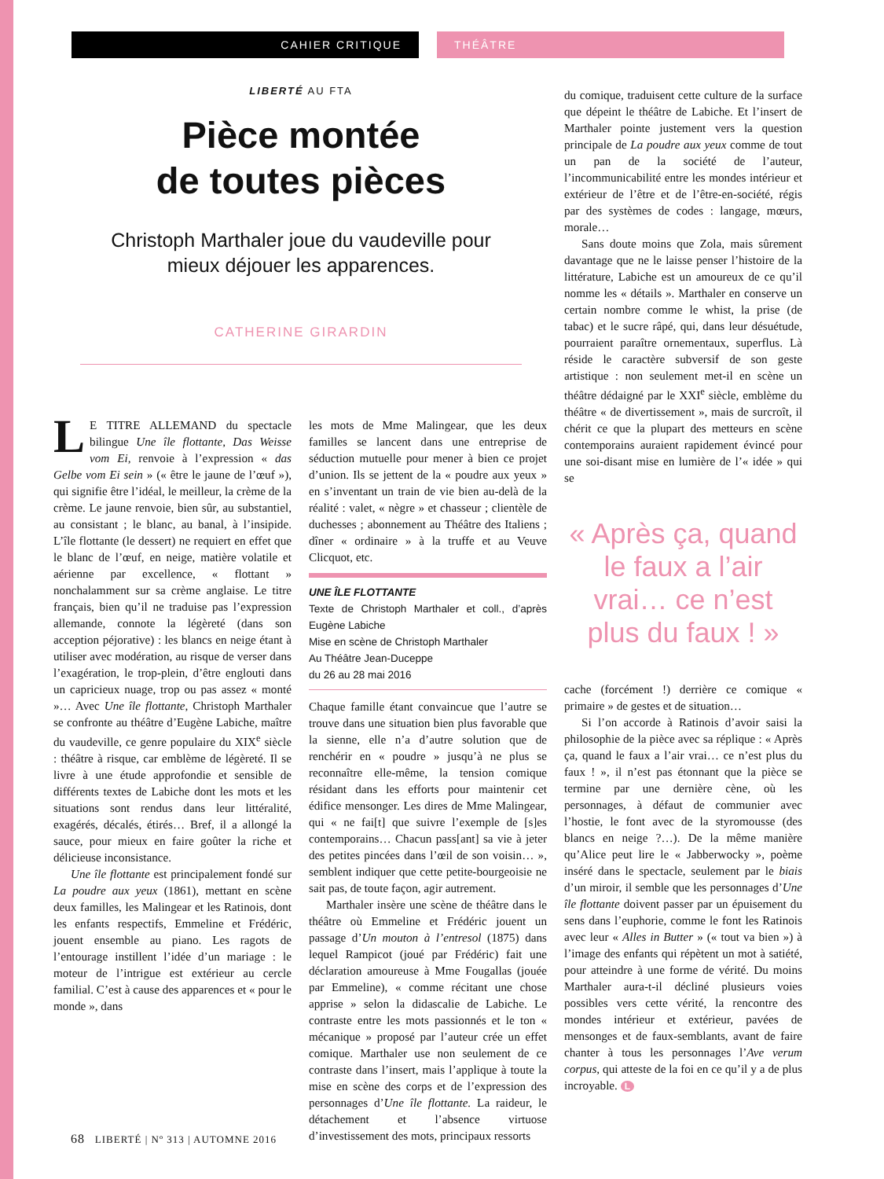CAHIER CRITIQUE THÉÂTRE
LIBERTÉ AU FTA
Pièce montée
de toutes pièces
Christoph Marthaler joue du vaudeville pour
mieux déjouer les apparences.
CATHERINE GIRARDIN
LE TITRE ALLEMAND du spectacle bilingue Une île flottante, Das Weisse vom Ei, renvoie à l’expression « das Gelbe vom Ei sein » (« être le jaune de l’œuf »), qui signifie être l’idéal, le meilleur, la crème de la crème. Le jaune renvoie, bien sûr, au substantiel, au consistant ; le blanc, au banal, à l’insipide. L’île flottante (le dessert) ne requiert en effet que le blanc de l’œuf, en neige, matière volatile et aérienne par excellence, « flottant » nonchalamment sur sa crème anglaise. Le titre français, bien qu’il ne traduise pas l’expression allemande, connote la légèreté (dans son acception péjorative) : les blancs en neige étant à utiliser avec modération, au risque de verser dans l’exagération, le trop-plein, d’être englouti dans un capricieux nuage, trop ou pas assez « monté »… Avec Une île flottante, Christoph Marthaler se confronte au théâtre d’Eugène Labiche, maître du vaudeville, ce genre populaire du XIX<sup>e</sup> siècle : théâtre à risque, car emblème de légèreté. Il se livre à une étude approfondie et sensible de différents textes de Labiche dont les mots et les situations sont rendus dans leur littéralité, exagérés, décalés, étirés… Bref, il a allongé la sauce, pour mieux en faire goûter la riche et délicieuse inconsistance.
Une île flottante est principalement fondé sur La poudre aux yeux (1861), mettant en scène deux familles, les Malingear et les Ratinois, dont les enfants respectifs, Emmeline et Frédéric, jouent ensemble au piano. Les ragots de l’entourage instillent l’idée d’un mariage : le moteur de l’intrigue est extérieur au cercle familial. C’est à cause des apparences et « pour le monde », dans
les mots de Mme Malingear, que les deux familles se lancent dans une entreprise de séduction mutuelle pour mener à bien ce projet d’union. Ils se jettent de la « poudre aux yeux » en s’inventant un train de vie bien au-delà de la réalité : valet, « nègre » et chasseur ; clientèle de duchesses ; abonnement au Théâtre des Italiens ; dîner « ordinaire » à la truffe et au Veuve Clicquot, etc.
UNE ÎLE FLOTTANTE
Texte de Christoph Marthaler et coll., d’après Eugène Labiche
Mise en scène de Christoph Marthaler
Au Théâtre Jean-Duceppe
du 26 au 28 mai 2016
Chaque famille étant convaincue que l’autre se trouve dans une situation bien plus favorable que la sienne, elle n’a d’autre solution que de renchérir en « poudre » jusqu’à ne plus se reconnaître elle-même, la tension comique résidant dans les efforts pour maintenir cet édifice mensonger. Les dires de Mme Malingear, qui « ne fai[t] que suivre l’exemple de [s]es contemporains… Chacun pass[ant] sa vie à jeter des petites pincées dans l’œil de son voisin… », semblent indiquer que cette petite-bourgeoisie ne sait pas, de toute façon, agir autrement.
Marthaler insère une scène de théâtre dans le théâtre où Emmeline et Frédéric jouent un passage d’Un mouton à l’entresol (1875) dans lequel Rampicot (joué par Frédéric) fait une déclaration amoureuse à Mme Fougallas (jouée par Emmeline), « comme récitant une chose apprise » selon la didascalie de Labiche. Le contraste entre les mots passionnés et le ton « mécanique » proposé par l’auteur crée un effet comique. Marthaler use non seulement de ce contraste dans l’insert, mais l’applique à toute la mise en scène des corps et de l’expression des personnages d’Une île flottante. La raideur, le détachement et l’absence virtuose d’investissement des mots, principaux ressorts
du comique, traduisent cette culture de la surface que dépeint le théâtre de Labiche. Et l’insert de Marthaler pointe justement vers la question principale de La poudre aux yeux comme de tout un pan de la société de l’auteur, l’incommunicabilité entre les mondes intérieur et extérieur de l’être et de l’être-en-société, régis par des systèmes de codes : langage, mœurs, morale…
Sans doute moins que Zola, mais sûrement davantage que ne le laisse penser l’histoire de la littérature, Labiche est un amoureux de ce qu’il nomme les « détails ». Marthaler en conserve un certain nombre comme le whist, la prise (de tabac) et le sucre râpé, qui, dans leur désuétude, pourraient paraître ornementaux, superflus. Là réside le caractère subversif de son geste artistique : non seulement met-il en scène un théâtre dédaigné par le XXI<sup>e</sup> siècle, emblème du théâtre « de divertissement », mais de surcroît, il chérit ce que la plupart des metteurs en scène contemporains auraient rapidement évincé pour une soi-disant mise en lumière de l’« idée » qui se
« Après ça, quand le faux a l’air vrai… ce n’est plus du faux ! »
cache (forcément !) derrière ce comique « primaire » de gestes et de situation…
Si l’on accorde à Ratinois d’avoir saisi la philosophie de la pièce avec sa réplique : « Après ça, quand le faux a l’air vrai… ce n’est plus du faux ! », il n’est pas étonnant que la pièce se termine par une dernière cène, où les personnages, à défaut de communier avec l’hostie, le font avec de la styromousse (des blancs en neige ?…). De la même manière qu’Alice peut lire le « Jabberwocky », poème inséré dans le spectacle, seulement par le biais d’un miroir, il semble que les personnages d’Une île flottante doivent passer par un épuisement du sens dans l’euphorie, comme le font les Ratinois avec leur « Alles in Butter » (« tout va bien ») à l’image des enfants qui répètent un mot à satiété, pour atteindre à une forme de vérité. Du moins Marthaler aura-t-il décliné plusieurs voies possibles vers cette vérité, la rencontre des mondes intérieur et extérieur, pavées de mensonges et de faux-semblants, avant de faire chanter à tous les personnages l’Ave verum corpus, qui atteste de la foi en ce qu’il y a de plus incroyable. L
68 LIBERTÉ | Nº 313 | AUTOMNE 2016